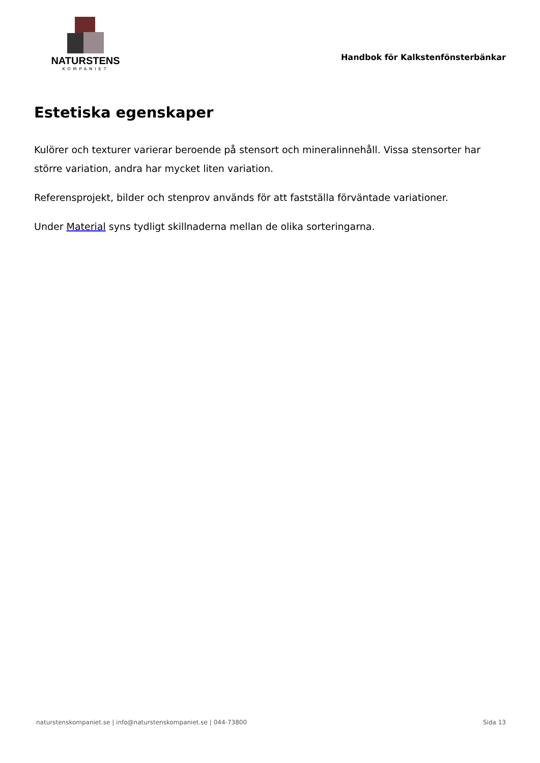NATURSTENS
KOMPANIET
Handbok för Kalkstenfönsterbänkar
Estetiska egenskaper
Kulörer och texturer varierar beroende på stensort och mineralinnehåll. Vissa stensorter har större variation, andra har mycket liten variation.
Referensprojekt, bilder och stenprov används för att fastställa förväntade variationer.
Under Material syns tydligt skillnaderna mellan de olika sorteringarna.
naturstenskompaniet.se | info@naturstenskompaniet.se | 044-73800 Sida 13